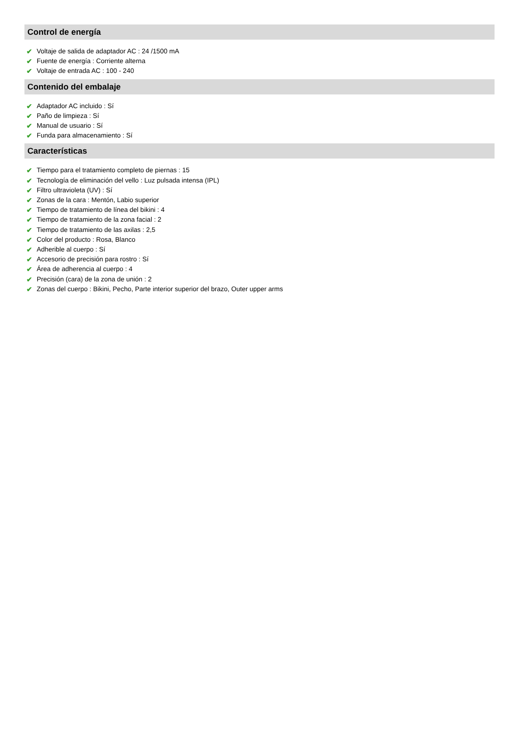Control de energía
✔ Voltaje de salida de adaptador AC : 24 /1500 mA
✔ Fuente de energía : Corriente alterna
✔ Voltaje de entrada AC : 100 - 240
Contenido del embalaje
✔ Adaptador AC incluido : Sí
✔ Paño de limpieza : Sí
✔ Manual de usuario : Sí
✔ Funda para almacenamiento : Sí
Características
✔ Tiempo para el tratamiento completo de piernas : 15
✔ Tecnología de eliminación del vello : Luz pulsada intensa (IPL)
✔ Filtro ultravioleta (UV) : Sí
✔ Zonas de la cara : Mentón, Labio superior
✔ Tiempo de tratamiento de línea del bikini : 4
✔ Tiempo de tratamiento de la zona facial : 2
✔ Tiempo de tratamiento de las axilas : 2,5
✔ Color del producto : Rosa, Blanco
✔ Adherible al cuerpo : Sí
✔ Accesorio de precisión para rostro : Sí
✔ Área de adherencia al cuerpo : 4
✔ Precisión (cara) de la zona de unión : 2
✔ Zonas del cuerpo : Bikini, Pecho, Parte interior superior del brazo, Outer upper arms